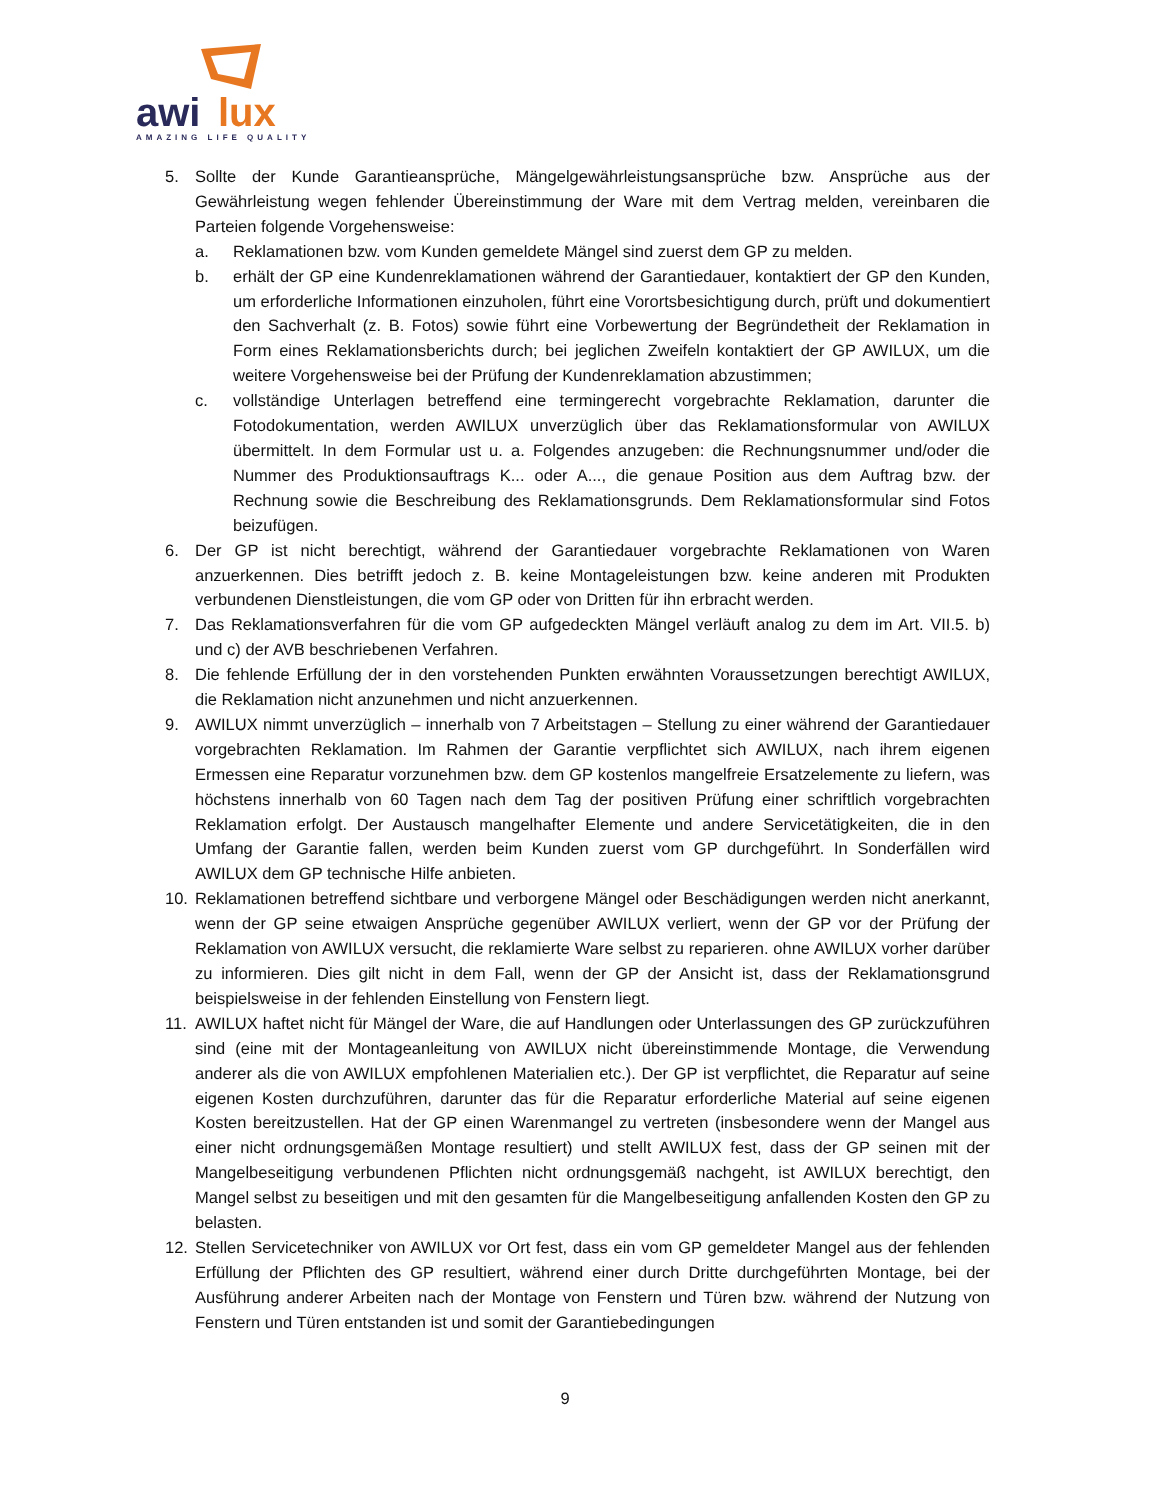awi
lux
AMAZING LIFE QUALITY
5. Sollte der Kunde Garantieansprüche, Mängelgewährleistungsansprüche bzw. Ansprüche aus der Gewährleistung wegen fehlender Übereinstimmung der Ware mit dem Vertrag melden, vereinbaren die Parteien folgende Vorgehensweise:
a. Reklamationen bzw. vom Kunden gemeldete Mängel sind zuerst dem GP zu melden.
b. erhält der GP eine Kundenreklamationen während der Garantiedauer, kontaktiert der GP den Kunden, um erforderliche Informationen einzuholen, führt eine Vorortsbesichtigung durch, prüft und dokumentiert den Sachverhalt (z. B. Fotos) sowie führt eine Vorbewertung der Begründetheit der Reklamation in Form eines Reklamationsberichts durch; bei jeglichen Zweifeln kontaktiert der GP AWILUX, um die weitere Vorgehensweise bei der Prüfung der Kundenreklamation abzustimmen;
c. vollständige Unterlagen betreffend eine termingerecht vorgebrachte Reklamation, darunter die Fotodokumentation, werden AWILUX unverzüglich über das Reklamationsformular von AWILUX übermittelt. In dem Formular ust u. a. Folgendes anzugeben: die Rechnungsnummer und/oder die Nummer des Produktionsauftrags K... oder A..., die genaue Position aus dem Auftrag bzw. der Rechnung sowie die Beschreibung des Reklamationsgrunds. Dem Reklamationsformular sind Fotos beizufügen.
6. Der GP ist nicht berechtigt, während der Garantiedauer vorgebrachte Reklamationen von Waren anzuerkennen. Dies betrifft jedoch z. B. keine Montageleistungen bzw. keine anderen mit Produkten verbundenen Dienstleistungen, die vom GP oder von Dritten für ihn erbracht werden.
7. Das Reklamationsverfahren für die vom GP aufgedeckten Mängel verläuft analog zu dem im Art. VII.5. b) und c) der AVB beschriebenen Verfahren.
8. Die fehlende Erfüllung der in den vorstehenden Punkten erwähnten Voraussetzungen berechtigt AWILUX, die Reklamation nicht anzunehmen und nicht anzuerkennen.
9. AWILUX nimmt unverzüglich – innerhalb von 7 Arbeitstagen – Stellung zu einer während der Garantiedauer vorgebrachten Reklamation. Im Rahmen der Garantie verpflichtet sich AWILUX, nach ihrem eigenen Ermessen eine Reparatur vorzunehmen bzw. dem GP kostenlos mangelfreie Ersatzelemente zu liefern, was höchstens innerhalb von 60 Tagen nach dem Tag der positiven Prüfung einer schriftlich vorgebrachten Reklamation erfolgt. Der Austausch mangelhafter Elemente und andere Servicetätigkeiten, die in den Umfang der Garantie fallen, werden beim Kunden zuerst vom GP durchgeführt. In Sonderfällen wird AWILUX dem GP technische Hilfe anbieten.
10. Reklamationen betreffend sichtbare und verborgene Mängel oder Beschädigungen werden nicht anerkannt, wenn der GP seine etwaigen Ansprüche gegenüber AWILUX verliert, wenn der GP vor der Prüfung der Reklamation von AWILUX versucht, die reklamierte Ware selbst zu reparieren. ohne AWILUX vorher darüber zu informieren. Dies gilt nicht in dem Fall, wenn der GP der Ansicht ist, dass der Reklamationsgrund beispielsweise in der fehlenden Einstellung von Fenstern liegt.
11. AWILUX haftet nicht für Mängel der Ware, die auf Handlungen oder Unterlassungen des GP zurückzuführen sind (eine mit der Montageanleitung von AWILUX nicht übereinstimmende Montage, die Verwendung anderer als die von AWILUX empfohlenen Materialien etc.). Der GP ist verpflichtet, die Reparatur auf seine eigenen Kosten durchzuführen, darunter das für die Reparatur erforderliche Material auf seine eigenen Kosten bereitzustellen. Hat der GP einen Warenmangel zu vertreten (insbesondere wenn der Mangel aus einer nicht ordnungsgemäßen Montage resultiert) und stellt AWILUX fest, dass der GP seinen mit der Mangelbeseitigung verbundenen Pflichten nicht ordnungsgemäß nachgeht, ist AWILUX berechtigt, den Mangel selbst zu beseitigen und mit den gesamten für die Mangelbeseitigung anfallenden Kosten den GP zu belasten.
12. Stellen Servicetechniker von AWILUX vor Ort fest, dass ein vom GP gemeldeter Mangel aus der fehlenden Erfüllung der Pflichten des GP resultiert, während einer durch Dritte durchgeführten Montage, bei der Ausführung anderer Arbeiten nach der Montage von Fenstern und Türen bzw. während der Nutzung von Fenstern und Türen entstanden ist und somit der Garantiebedingungen
9